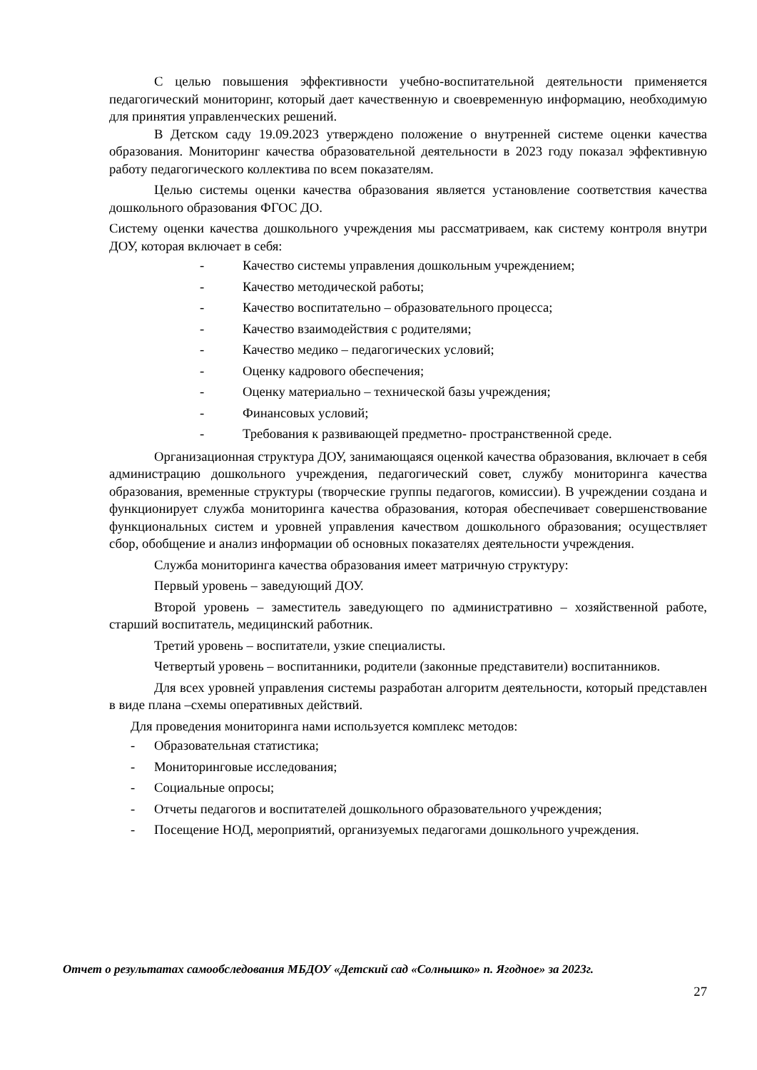С целью повышения эффективности учебно-воспитательной деятельности применяется педагогический мониторинг, который дает качественную и своевременную информацию, необходимую для принятия управленческих решений.
В Детском саду 19.09.2023 утверждено положение о внутренней системе оценки качества образования. Мониторинг качества образовательной деятельности в 2023 году показал эффективную работу педагогического коллектива по всем показателям.
Целью системы оценки качества образования является установление соответствия качества дошкольного образования ФГОС ДО.
Систему оценки качества дошкольного учреждения мы рассматриваем, как систему контроля внутри ДОУ, которая включает в себя:
- Качество системы управления дошкольным учреждением;
- Качество методической работы;
- Качество воспитательно – образовательного процесса;
- Качество взаимодействия с родителями;
- Качество медико – педагогических условий;
- Оценку кадрового обеспечения;
- Оценку материально – технической базы учреждения;
- Финансовых условий;
- Требования к развивающей предметно- пространственной среде.
Организационная структура ДОУ, занимающаяся оценкой качества образования, включает в себя администрацию дошкольного учреждения, педагогический совет, службу мониторинга качества образования, временные структуры (творческие группы педагогов, комиссии). В учреждении создана и функционирует служба мониторинга качества образования, которая обеспечивает совершенствование функциональных систем и уровней управления качеством дошкольного образования; осуществляет сбор, обобщение и анализ информации об основных показателях деятельности учреждения.
Служба мониторинга качества образования имеет матричную структуру:
Первый уровень – заведующий ДОУ.
Второй уровень – заместитель заведующего по административно – хозяйственной работе, старший воспитатель, медицинский работник.
Третий уровень – воспитатели, узкие специалисты.
Четвертый уровень – воспитанники, родители (законные представители) воспитанников.
Для всех уровней управления системы разработан алгоритм деятельности, который представлен в виде плана –схемы оперативных действий.
Для проведения мониторинга нами используется комплекс методов:
- Образовательная статистика;
- Мониторинговые исследования;
- Социальные опросы;
- Отчеты педагогов и воспитателей дошкольного образовательного учреждения;
- Посещение НОД, мероприятий, организуемых педагогами дошкольного учреждения.
Отчет о результатах самообследования МБДОУ «Детский сад «Солнышко» п. Ягодное» за 2023г.
27